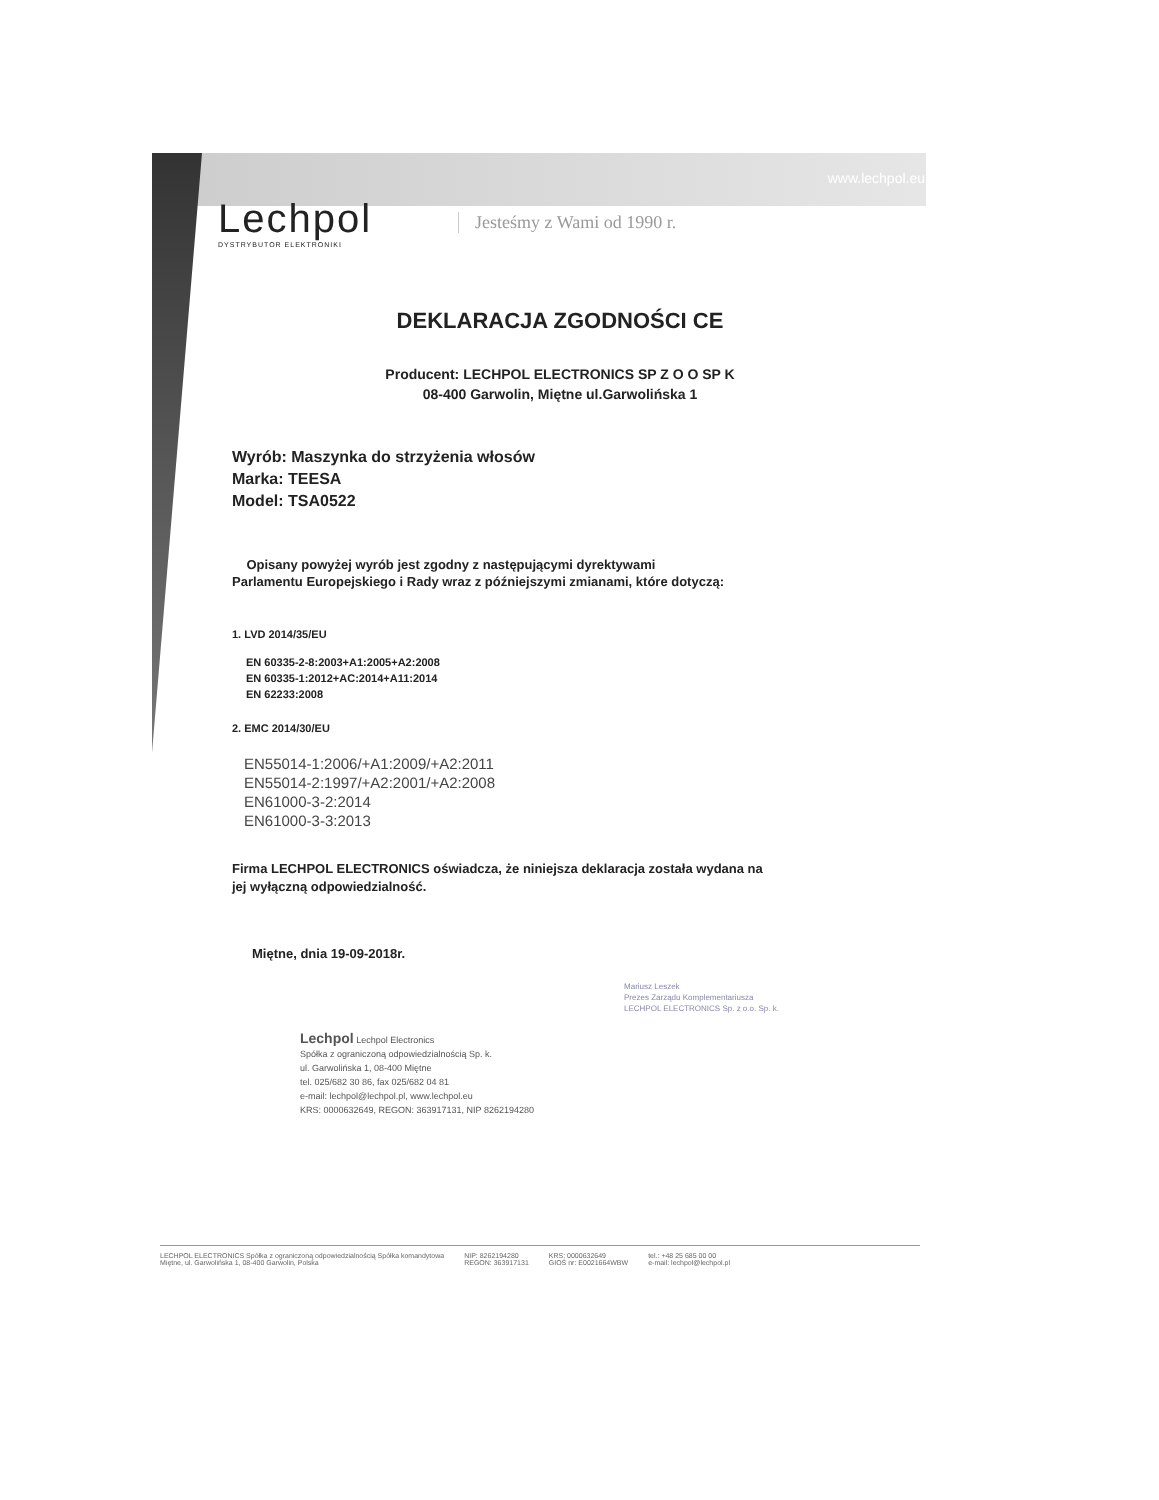www.lechpol.eu
Lechpol
DYSTRYBUTOR ELEKTRONIKI
Jesteśmy z Wami od 1990 r.
DEKLARACJA ZGODNOŚCI CE
Producent: LECHPOL ELECTRONICS SP Z O O SP K
08-400 Garwolin, Miętne ul.Garwolińska 1
Wyrób: Maszynka do strzyżenia włosów
Marka: TEESA
Model: TSA0522
Opisany powyżej wyrób jest zgodny z następującymi dyrektywami
Parlamentu Europejskiego i Rady wraz z późniejszymi zmianami, które dotyczą:
1. LVD 2014/35/EU
EN 60335-2-8:2003+A1:2005+A2:2008
EN 60335-1:2012+AC:2014+A11:2014
EN 62233:2008
2. EMC 2014/30/EU
EN55014-1:2006/+A1:2009/+A2:2011
EN55014-2:1997/+A2:2001/+A2:2008
EN61000-3-2:2014
EN61000-3-3:2013
Firma LECHPOL ELECTRONICS oświadcza, że niniejsza deklaracja została wydana na
jej wyłączną odpowiedzialność.
Miętne, dnia 19-09-2018r.
Lechpol Lechpol Electronics
Spółka z ograniczoną odpowiedzialnością Sp. k.
ul. Garwolińska 1, 08-400 Miętne
tel. 025/682 30 86, fax 025/682 04 81
e-mail: lechpol@lechpol.pl, www.lechpol.eu
KRS: 0000632649, REGON: 363917131, NIP 8262194280
Mariusz Leszek
Prezes Zarządu Komplementariusza
LECHPOL ELECTRONICS Sp. z o.o. Sp. k.
LECHPOL ELECTRONICS Spółka z ograniczoną odpowiedzialnością Spółka komandytowa
Miętne, ul. Garwolińska 1, 08-400 Garwolin, Polska
NIP: 8262194280
REGON: 363917131
KRS: 0000632649
GIOŚ nr: E0021664WBW
tel.: +48 25 685 00 00
e-mail: lechpol@lechpol.pl